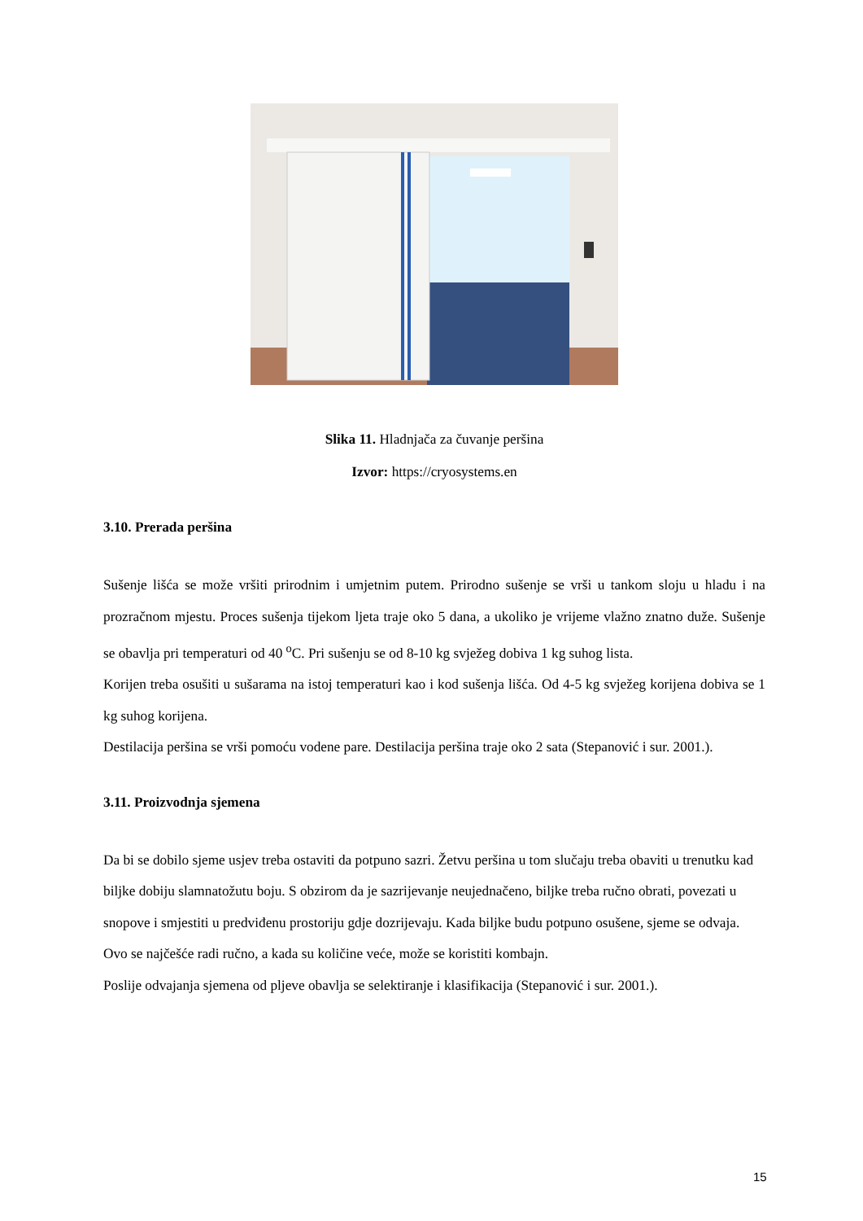Slika 11. Hladnjača za čuvanje peršina
Izvor: https://cryosystems.en
3.10. Prerada peršina
Sušenje lišća se može vršiti prirodnim i umjetnim putem. Prirodno sušenje se vrši u tankom sloju u hladu i na prozračnom mjestu. Proces sušenja tijekom ljeta traje oko 5 dana, a ukoliko je vrijeme vlažno znatno duže. Sušenje se obavlja pri temperaturi od 40 <sup>o</sup>C. Pri sušenju se od 8-10 kg svježeg dobiva 1 kg suhog lista.
Korijen treba osušiti u sušarama na istoj temperaturi kao i kod sušenja lišća. Od 4-5 kg svježeg korijena dobiva se 1 kg suhog korijena.
Destilacija peršina se vrši pomoću vodene pare. Destilacija peršina traje oko 2 sata (Stepanović i sur. 2001.).
3.11. Proizvodnja sjemena
Da bi se dobilo sjeme usjev treba ostaviti da potpuno sazri. Žetvu peršina u tom slučaju treba obaviti u trenutku kad biljke dobiju slamnatožutu boju. S obzirom da je sazrijevanje neujednačeno, biljke treba ručno obrati, povezati u snopove i smjestiti u predviđenu prostoriju gdje dozrijevaju. Kada biljke budu potpuno osušene, sjeme se odvaja. Ovo se najčešće radi ručno, a kada su količine veće, može se koristiti kombajn.
Poslije odvajanja sjemena od pljeve obavlja se selektiranje i klasifikacija (Stepanović i sur. 2001.).
15